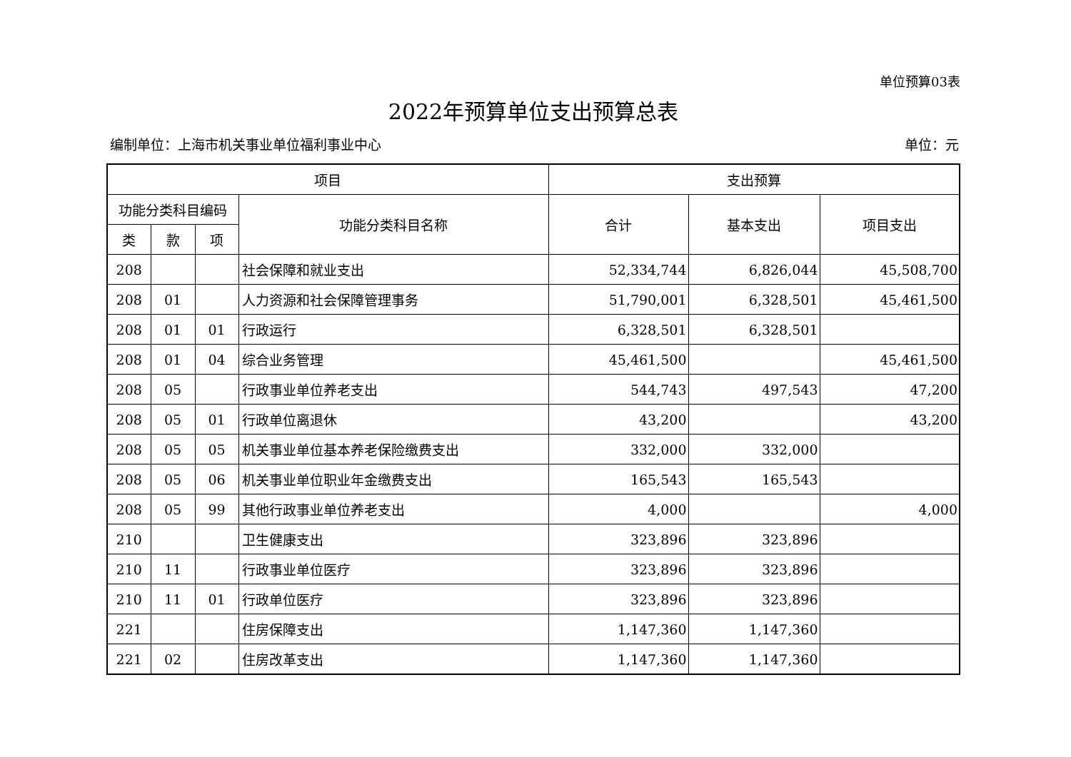单位预算03表
2022年预算单位支出预算总表
编制单位：上海市机关事业单位福利事业中心 单位：元
| 项目 | | | | 支出预算 | | |
| --- | --- | --- | --- | --- | --- | --- |
| 功能分类科目编码 | | | 功能分类科目名称 | 合计 | 基本支出 | 项目支出 |
| 类 | 款 | 项 | | | | |
| 208 | | | 社会保障和就业支出 | 52,334,744 | 6,826,044 | 45,508,700 |
| 208 | 01 | | 人力资源和社会保障管理事务 | 51,790,001 | 6,328,501 | 45,461,500 |
| 208 | 01 | 01 | 行政运行 | 6,328,501 | 6,328,501 | |
| 208 | 01 | 04 | 综合业务管理 | 45,461,500 | | 45,461,500 |
| 208 | 05 | | 行政事业单位养老支出 | 544,743 | 497,543 | 47,200 |
| 208 | 05 | 01 | 行政单位离退休 | 43,200 | | 43,200 |
| 208 | 05 | 05 | 机关事业单位基本养老保险缴费支出 | 332,000 | 332,000 | |
| 208 | 05 | 06 | 机关事业单位职业年金缴费支出 | 165,543 | 165,543 | |
| 208 | 05 | 99 | 其他行政事业单位养老支出 | 4,000 | | 4,000 |
| 210 | | | 卫生健康支出 | 323,896 | 323,896 | |
| 210 | 11 | | 行政事业单位医疗 | 323,896 | 323,896 | |
| 210 | 11 | 01 | 行政单位医疗 | 323,896 | 323,896 | |
| 221 | | | 住房保障支出 | 1,147,360 | 1,147,360 | |
| 221 | 02 | | 住房改革支出 | 1,147,360 | 1,147,360 | |